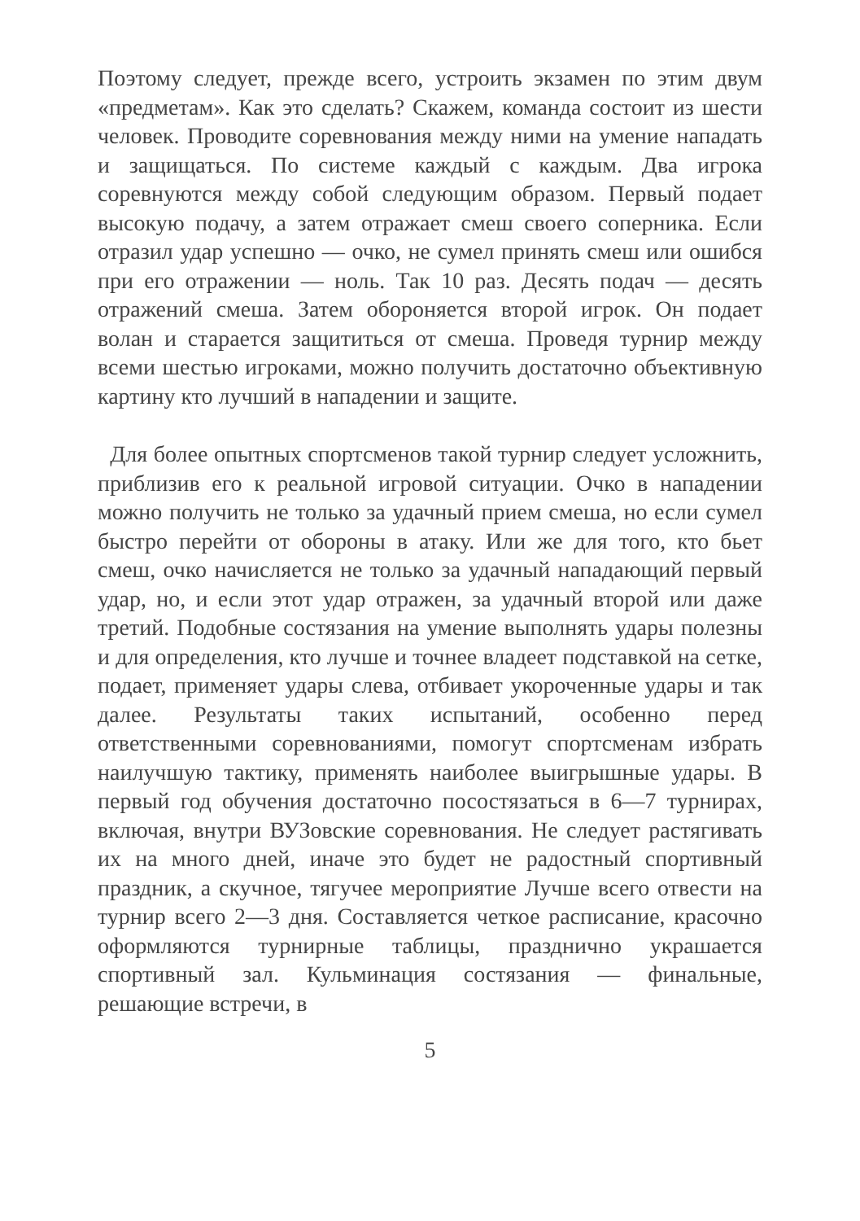Поэтому следует, прежде всего, устроить экзамен по этим двум «предметам». Как это сделать? Скажем, команда состоит из шести человек. Проводите соревнования между ними на умение нападать и защищаться. По системе каждый с каждым. Два игрока соревнуются между собой следующим образом. Первый подает высокую подачу, а затем отражает смеш своего соперника. Если отразил удар успешно — очко, не сумел принять смеш или ошибся при его отражении — ноль. Так 10 раз. Десять подач — десять отражений смеша. Затем обороняется второй игрок. Он подает волан и старается защититься от смеша. Проведя турнир между всеми шестью игроками, можно получить достаточно объективную картину кто лучший в нападении и защите.
Для более опытных спортсменов такой турнир следует усложнить, приблизив его к реальной игровой ситуации. Очко в нападении можно получить не только за удачный прием смеша, но если сумел быстро перейти от обороны в атаку. Или же для того, кто бьет смеш, очко начисляется не только за удачный нападающий первый удар, но, и если этот удар отражен, за удачный второй или даже третий. Подобные состязания на умение выполнять удары полезны и для определения, кто лучше и точнее владеет подставкой на сетке, подает, применяет удары слева, отбивает укороченные удары и так далее. Результаты таких испытаний, особенно перед ответственными соревнованиями, помогут спортсменам избрать наилучшую тактику, применять наиболее выигрышные удары. В первый год обучения достаточно посостязаться в 6—7 турнирах, включая, внутри ВУЗовские соревнования. Не следует растягивать их на много дней, иначе это будет не радостный спортивный праздник, а скучное, тягучее мероприятие Лучше всего отвести на турнир всего 2—3 дня. Составляется четкое расписание, красочно оформляются турнирные таблицы, празднично украшается спортивный зал. Кульминация состязания — финальные, решающие встречи, в
5